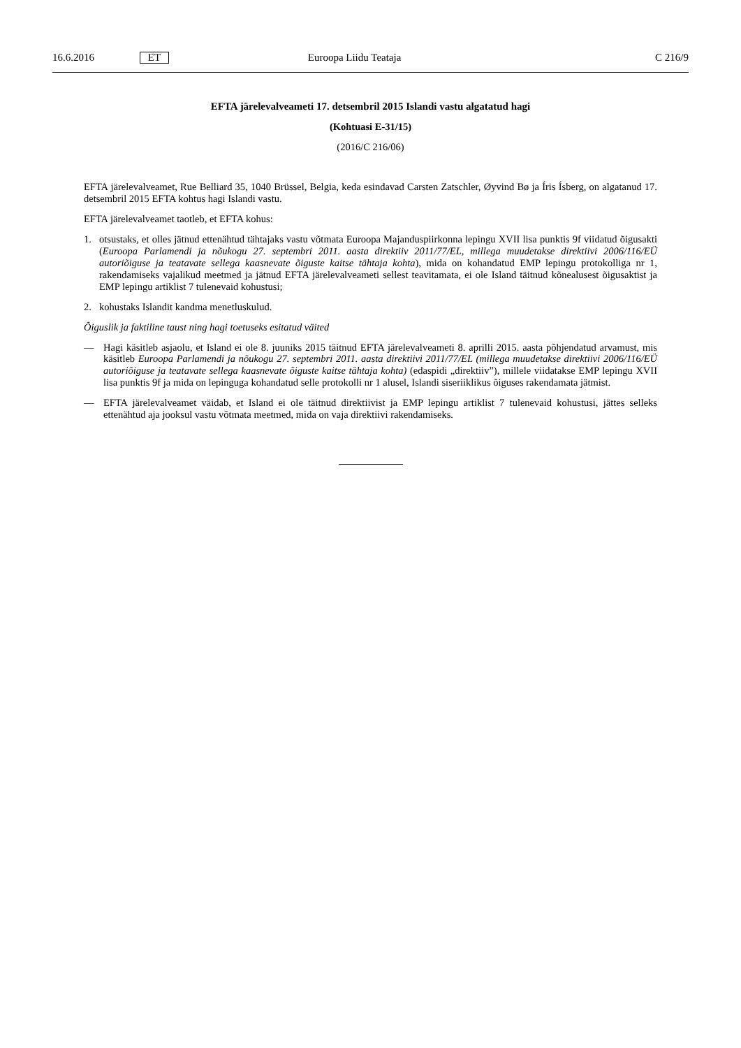16.6.2016 ET Euroopa Liidu Teataja C 216/9
EFTA järelevalveameti 17. detsembril 2015 Islandi vastu algatatud hagi
(Kohtuasi E-31/15)
(2016/C 216/06)
EFTA järelevalveamet, Rue Belliard 35, 1040 Brüssel, Belgia, keda esindavad Carsten Zatschler, Øyvind Bø ja Íris Ísberg, on algatanud 17. detsembril 2015 EFTA kohtus hagi Islandi vastu.
EFTA järelevalveamet taotleb, et EFTA kohus:
1. otsustaks, et olles jätnud ettenähtud tähtajaks vastu võtmata Euroopa Majanduspiirkonna lepingu XVII lisa punktis 9f viidatud õigusakti (Euroopa Parlamendi ja nõukogu 27. septembri 2011. aasta direktiiv 2011/77/EL, millega muudetakse direktiivi 2006/116/EÜ autoriõiguse ja teatavate sellega kaasnevate õiguste kaitse tähtaja kohta), mida on kohandatud EMP lepingu protokolliga nr 1, rakendamiseks vajalikud meetmed ja jätnud EFTA järelevalveameti sellest teavitamata, ei ole Island täitnud kõnealusest õigusaktist ja EMP lepingu artiklist 7 tulenevaid kohustusi;
2. kohustaks Islandit kandma menetluskulud.
Õiguslik ja faktiline taust ning hagi toetuseks esitatud väited
— Hagi käsitleb asjaolu, et Island ei ole 8. juuniks 2015 täitnud EFTA järelevalveameti 8. aprilli 2015. aasta põhjendatud arvamust, mis käsitleb Euroopa Parlamendi ja nõukogu 27. septembri 2011. aasta direktiivi 2011/77/EL (millega muudetakse direktiivi 2006/116/EÜ autoriõiguse ja teatavate sellega kaasnevate õiguste kaitse tähtaja kohta) (edaspidi „direktiiv”), millele viidatakse EMP lepingu XVII lisa punktis 9f ja mida on lepinguga kohandatud selle protokolli nr 1 alusel, Islandi siseriiklikus õiguses rakendamata jätmist.
— EFTA järelevalveamet väidab, et Island ei ole täitnud direktiivist ja EMP lepingu artiklist 7 tulenevaid kohustusi, jättes selleks ettenähtud aja jooksul vastu võtmata meetmed, mida on vaja direktiivi rakendamiseks.